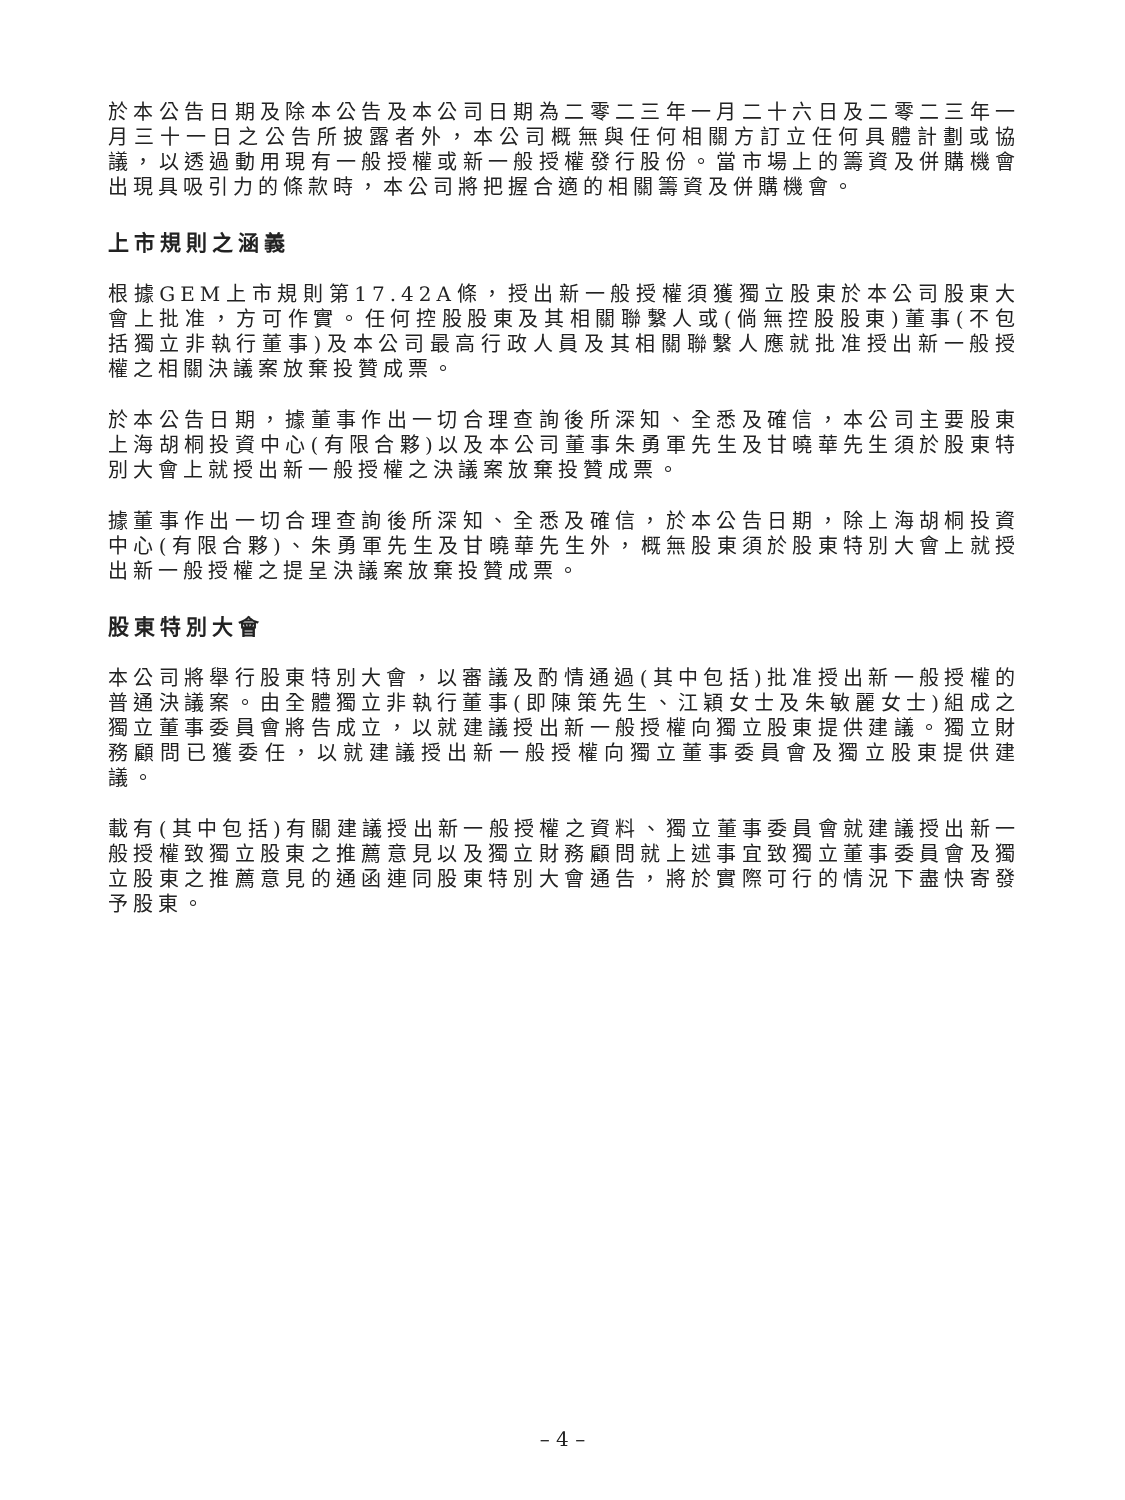於本公告日期及除本公告及本公司日期為二零二三年一月二十六日及二零二三年一月三十一日之公告所披露者外，本公司概無與任何相關方訂立任何具體計劃或協議，以透過動用現有一般授權或新一般授權發行股份。當市場上的籌資及併購機會出現具吸引力的條款時，本公司將把握合適的相關籌資及併購機會。
上市規則之涵義
根據GEM上市規則第17.42A條，授出新一般授權須獲獨立股東於本公司股東大會上批准，方可作實。任何控股股東及其相關聯繫人或(倘無控股股東)董事(不包括獨立非執行董事)及本公司最高行政人員及其相關聯繫人應就批准授出新一般授權之相關決議案放棄投贊成票。
於本公告日期，據董事作出一切合理查詢後所深知、全悉及確信，本公司主要股東上海胡桐投資中心(有限合夥)以及本公司董事朱勇軍先生及甘曉華先生須於股東特別大會上就授出新一般授權之決議案放棄投贊成票。
據董事作出一切合理查詢後所深知、全悉及確信，於本公告日期，除上海胡桐投資中心(有限合夥)、朱勇軍先生及甘曉華先生外，概無股東須於股東特別大會上就授出新一般授權之提呈決議案放棄投贊成票。
股東特別大會
本公司將舉行股東特別大會，以審議及酌情通過(其中包括)批准授出新一般授權的普通決議案。由全體獨立非執行董事(即陳策先生、江穎女士及朱敏麗女士)組成之獨立董事委員會將告成立，以就建議授出新一般授權向獨立股東提供建議。獨立財務顧問已獲委任，以就建議授出新一般授權向獨立董事委員會及獨立股東提供建議。
載有(其中包括)有關建議授出新一般授權之資料、獨立董事委員會就建議授出新一般授權致獨立股東之推薦意見以及獨立財務顧問就上述事宜致獨立董事委員會及獨立股東之推薦意見的通函連同股東特別大會通告，將於實際可行的情況下盡快寄發予股東。
– 4 –